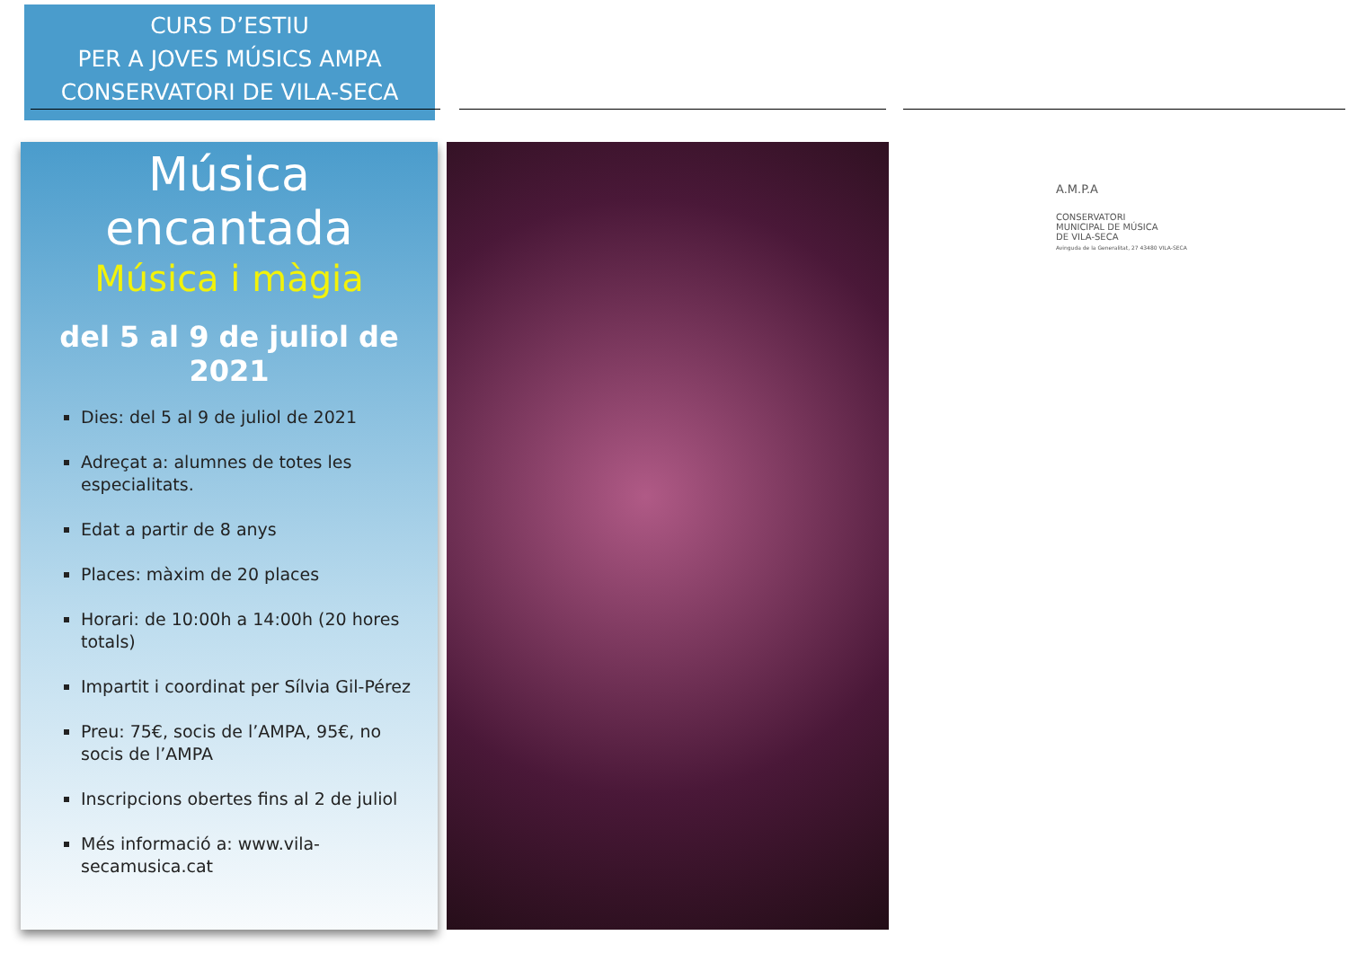CURS D’ESTIU
PER A JOVES MÚSICS AMPA
CONSERVATORI DE VILA-SECA
Música encantada
Música i màgia
del 5 al 9 de juliol de 2021
Dies: del 5 al 9 de juliol de 2021
Adreçat a: alumnes de totes les especialitats.
Edat a partir de 8 anys
Places: màxim de 20 places
Horari: de 10:00h a 14:00h (20 hores totals)
Impartit i coordinat per Sílvia Gil-Pérez
Preu: 75€, socis de l’AMPA, 95€, no socis de l’AMPA
Inscripcions obertes fins al 2 de juliol
Més informació a: www.vila-secamusica.cat
A.M.P.A
CONSERVATORI
MUNICIPAL DE MÚSICA
DE VILA-SECA
Avinguda de la Generalitat, 27 43480 VILA-SECA